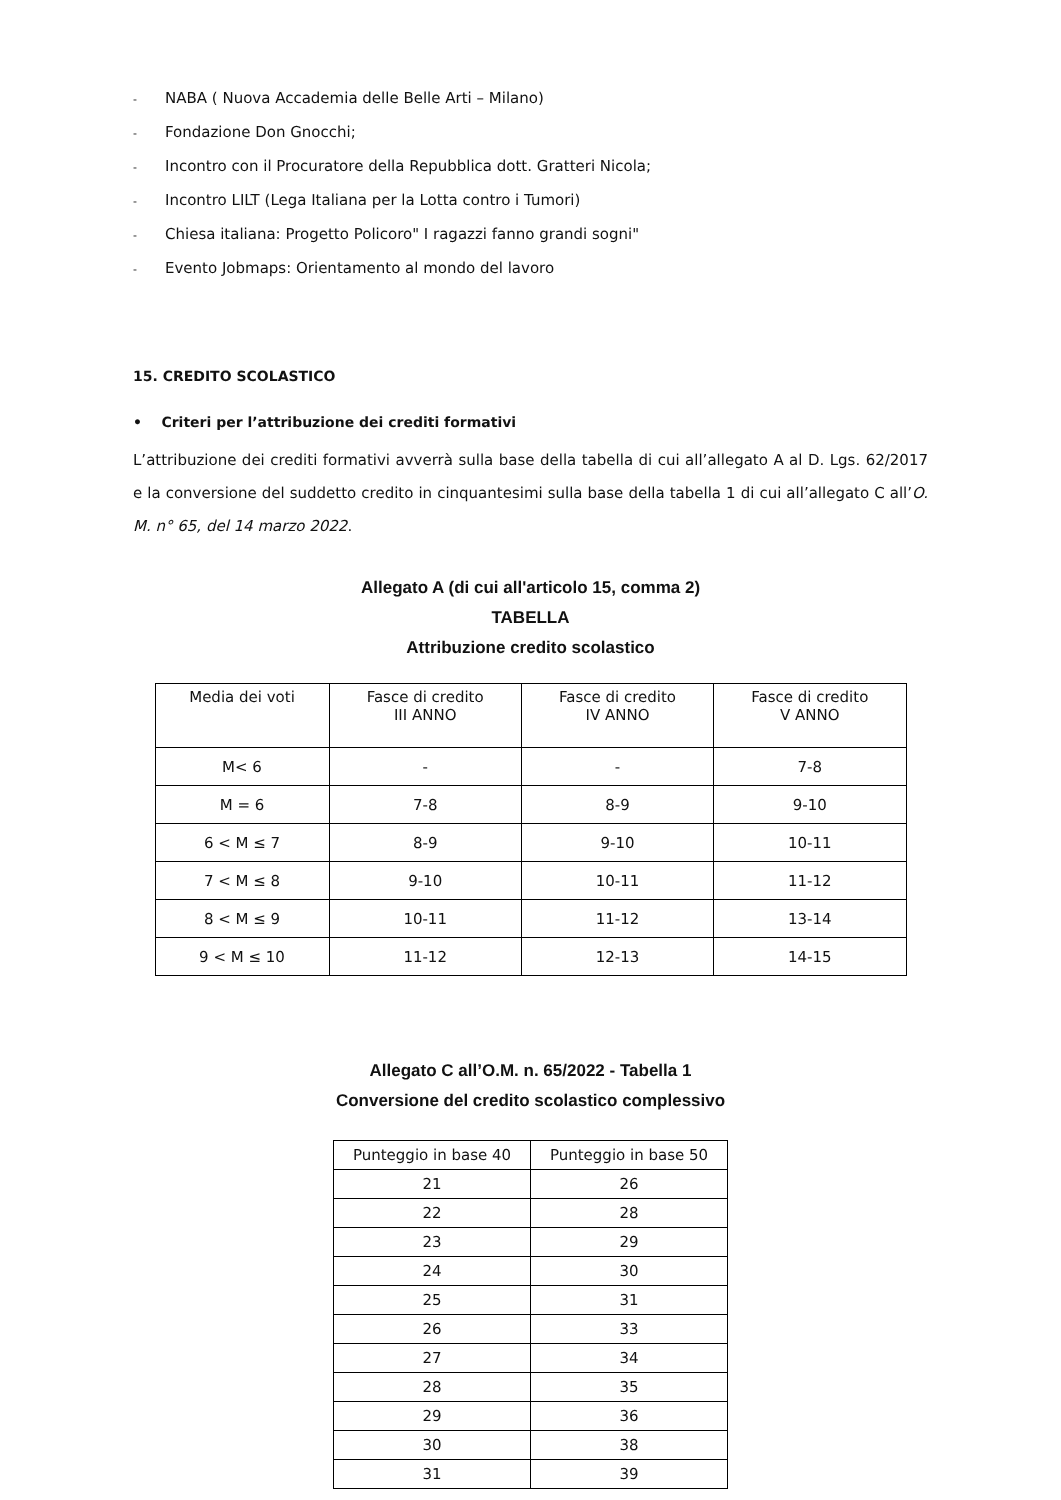- NABA ( Nuova Accademia delle Belle Arti – Milano)
- Fondazione Don Gnocchi;
- Incontro con il Procuratore della Repubblica dott. Gratteri Nicola;
- Incontro LILT (Lega Italiana per la Lotta contro i Tumori)
- Chiesa italiana: Progetto Policoro" I ragazzi fanno grandi sogni"
- Evento Jobmaps: Orientamento al mondo del lavoro
15. CREDITO SCOLASTICO
• Criteri per l’attribuzione dei crediti formativi
L’attribuzione dei crediti formativi avverrà sulla base della tabella di cui all’allegato A al D. Lgs. 62/2017 e la conversione del suddetto credito in cinquantesimi sulla base della tabella 1 di cui all’allegato C all’O. M. n° 65, del 14 marzo 2022.
Allegato A (di cui all'articolo 15, comma 2)
TABELLA
Attribuzione credito scolastico
| Media dei voti | Fasce di credito III ANNO | Fasce di credito IV ANNO | Fasce di credito V ANNO |
| --- | --- | --- | --- |
| M< 6 | - | - | 7-8 |
| M = 6 | 7-8 | 8-9 | 9-10 |
| 6 < M ≤ 7 | 8-9 | 9-10 | 10-11 |
| 7 < M ≤ 8 | 9-10 | 10-11 | 11-12 |
| 8 < M ≤ 9 | 10-11 | 11-12 | 13-14 |
| 9 < M ≤ 10 | 11-12 | 12-13 | 14-15 |
Allegato C all’O.M. n. 65/2022 - Tabella 1
Conversione del credito scolastico complessivo
| Punteggio in base 40 | Punteggio in base 50 |
| --- | --- |
| 21 | 26 |
| 22 | 28 |
| 23 | 29 |
| 24 | 30 |
| 25 | 31 |
| 26 | 33 |
| 27 | 34 |
| 28 | 35 |
| 29 | 36 |
| 30 | 38 |
| 31 | 39 |